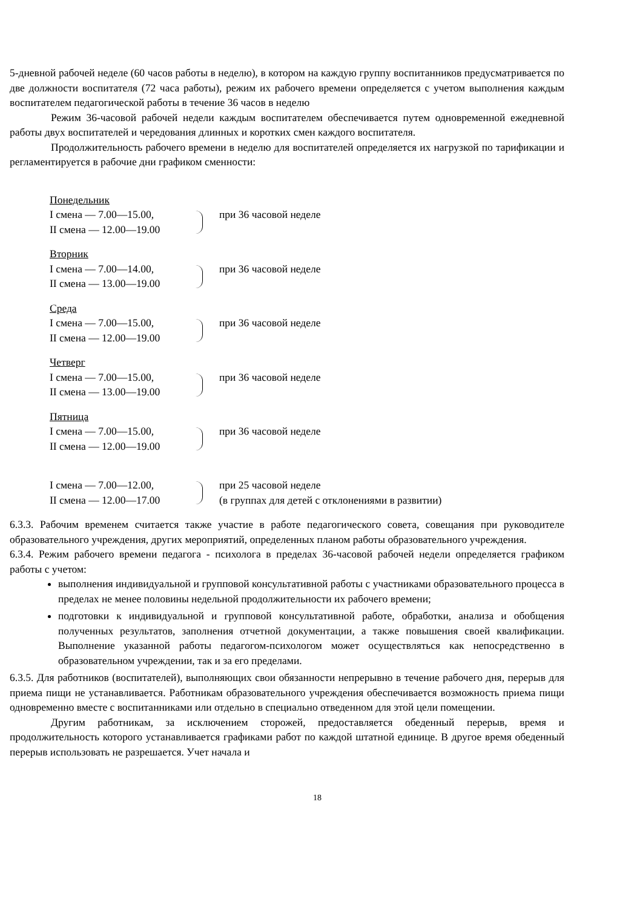5-дневной рабочей неделе (60 часов работы в неделю), в котором на каждую группу воспитанников предусматривается по две должности воспитателя (72 часа работы), режим их рабочего времени определяется с учетом выполнения каждым воспитателем педагогической работы в течение 36 часов в неделю
Режим 36-часовой рабочей недели каждым воспитателем обеспечивается путем одновременной ежедневной работы двух воспитателей и чередования длинных и коротких смен каждого воспитателя.
Продолжительность рабочего времени в неделю для воспитателей определяется их нагрузкой по тарификации и регламентируется в рабочие дни графиком сменности:
Понедельник
I смена — 7.00—15.00,
при 36 часовой неделе
II смена — 12.00—19.00
Вторник
I смена — 7.00—14.00,
при 36 часовой неделе
II смена — 13.00—19.00
Среда
I смена — 7.00—15.00,
при 36 часовой неделе
II смена — 12.00—19.00
Четверг
I смена — 7.00—15.00,
при 36 часовой неделе
II смена — 13.00—19.00
Пятница
I смена — 7.00—15.00,
при 36 часовой неделе
II смена — 12.00—19.00
I смена — 7.00—12.00,
при 25 часовой неделе
II смена — 12.00—17.00
(в группах для детей с отклонениями в развитии)
6.3.3. Рабочим временем считается также участие в работе педагогического совета, совещания при руководителе образовательного учреждения, других мероприятий, определенных планом работы образовательного учреждения.
6.3.4. Режим рабочего времени педагога - психолога в пределах 36-часовой рабочей недели определяется графиком работы с учетом:
выполнения индивидуальной и групповой консультативной работы с участниками образовательного процесса в пределах не менее половины недельной продолжительности их рабочего времени;
подготовки к индивидуальной и групповой консультативной работе, обработки, анализа и обобщения полученных результатов, заполнения отчетной документации, а также повышения своей квалификации. Выполнение указанной работы педагогом-психологом может осуществляться как непосредственно в образовательном учреждении, так и за его пределами.
6.3.5. Для работников (воспитателей), выполняющих свои обязанности непрерывно в течение рабочего дня, перерыв для приема пищи не устанавливается. Работникам образовательного учреждения обеспечивается возможность приема пищи одновременно вместе с воспитанниками или отдельно в специально отведенном для этой цели помещении.
Другим работникам, за исключением сторожей, предоставляется обеденный перерыв, время и продолжительность которого устанавливается графиками работ по каждой штатной единице. В другое время обеденный перерыв использовать не разрешается. Учет начала и
18